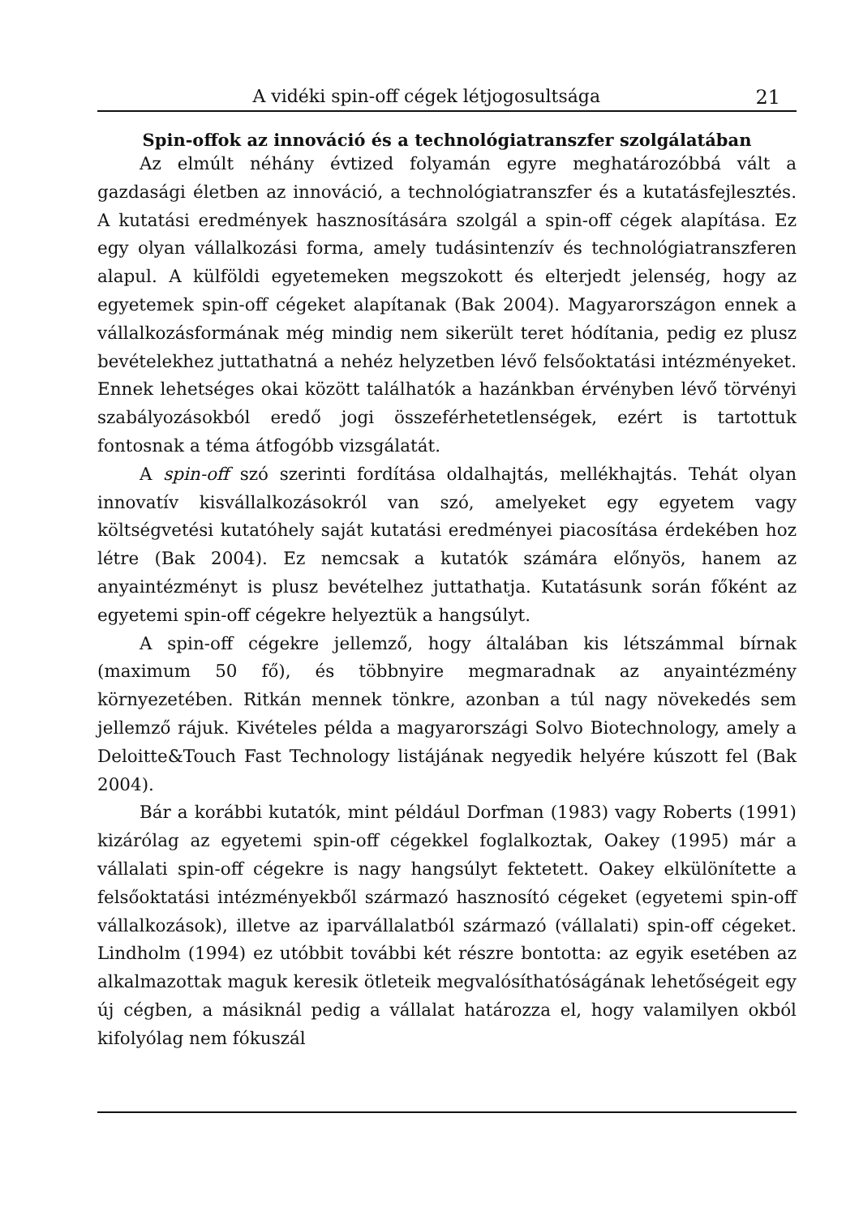A vidéki spin-off cégek létjogosultsága 21
Spin-offok az innováció és a technológiatranszfer szolgálatában
Az elmúlt néhány évtized folyamán egyre meghatározóbbá vált a gazdasági életben az innováció, a technológiatranszfer és a kutatásfejlesztés. A kutatási eredmények hasznosítására szolgál a spin-off cégek alapítása. Ez egy olyan vállalkozási forma, amely tudásintenzív és technológiatranszferen alapul. A külföldi egyetemeken megszokott és elterjedt jelenség, hogy az egyetemek spin-off cégeket alapítanak (Bak 2004). Magyarországon ennek a vállalkozásformának még mindig nem sikerült teret hódítania, pedig ez plusz bevételekhez juttathatná a nehéz helyzetben lévő felsőoktatási intézményeket. Ennek lehetséges okai között találhatók a hazánkban érvényben lévő törvényi szabályozásokból eredő jogi összeférhetetlenségek, ezért is tartottuk fontosnak a téma átfogóbb vizsgálatát.
A spin-off szó szerinti fordítása oldalhajtás, mellékhajtás. Tehát olyan innovatív kisvállalkozásokról van szó, amelyeket egy egyetem vagy költségvetési kutatóhely saját kutatási eredményei piacosítása érdekében hoz létre (Bak 2004). Ez nemcsak a kutatók számára előnyös, hanem az anyaintézményt is plusz bevételhez juttathatja. Kutatásunk során főként az egyetemi spin-off cégekre helyeztük a hangsúlyt.
A spin-off cégekre jellemző, hogy általában kis létszámmal bírnak (maximum 50 fő), és többnyire megmaradnak az anyaintézmény környezetében. Ritkán mennek tönkre, azonban a túl nagy növekedés sem jellemző rájuk. Kivételes példa a magyarországi Solvo Biotechnology, amely a Deloitte&Touch Fast Technology listájának negyedik helyére kúszott fel (Bak 2004).
Bár a korábbi kutatók, mint például Dorfman (1983) vagy Roberts (1991) kizárólag az egyetemi spin-off cégekkel foglalkoztak, Oakey (1995) már a vállalati spin-off cégekre is nagy hangsúlyt fektetett. Oakey elkülönítette a felsőoktatási intézményekből származó hasznosító cégeket (egyetemi spin-off vállalkozások), illetve az iparvállalatból származó (vállalati) spin-off cégeket. Lindholm (1994) ez utóbbit további két részre bontotta: az egyik esetében az alkalmazottak maguk keresik ötleteik megvalósíthatóságának lehetőségeit egy új cégben, a másiknál pedig a vállalat határozza el, hogy valamilyen okból kifolyólag nem fókuszál